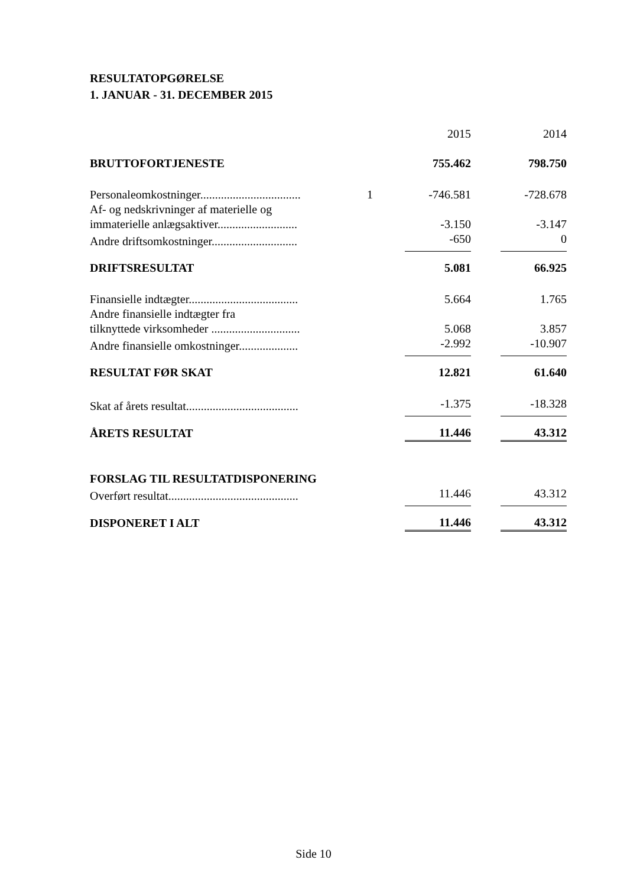RESULTATOPGØRELSE
1. JANUAR - 31. DECEMBER 2015
| | | 2015 | | 2014 |
| --- | --- | --- | --- | --- |
| BRUTTOFORTJENESTE | | 755.462 | | 798.750 |
| Personaleomkostninger.................................. | 1 | -746.581 | | -728.678 |
| Af- og nedskrivninger af materielle og immaterielle anlægsaktiver........................... | | -3.150 | | -3.147 |
| Andre driftsomkostninger............................. | | -650 | | 0 |
| DRIFTSRESULTAT | | 5.081 | | 66.925 |
| Finansielle indtægter..................................... | | 5.664 | | 1.765 |
| Andre finansielle indtægter fra tilknyttede virksomheder .............................. | | 5.068 | | 3.857 |
| Andre finansielle omkostninger.................... | | -2.992 | | -10.907 |
| RESULTAT FØR SKAT | | 12.821 | | 61.640 |
| Skat af årets resultat...................................... | | -1.375 | | -18.328 |
| ÅRETS RESULTAT | | 11.446 | | 43.312 |
| FORSLAG TIL RESULTATDISPONERING | | | | |
| Overført resultat............................................ | | 11.446 | | 43.312 |
| DISPONERET I ALT | | 11.446 | | 43.312 |
Side 10